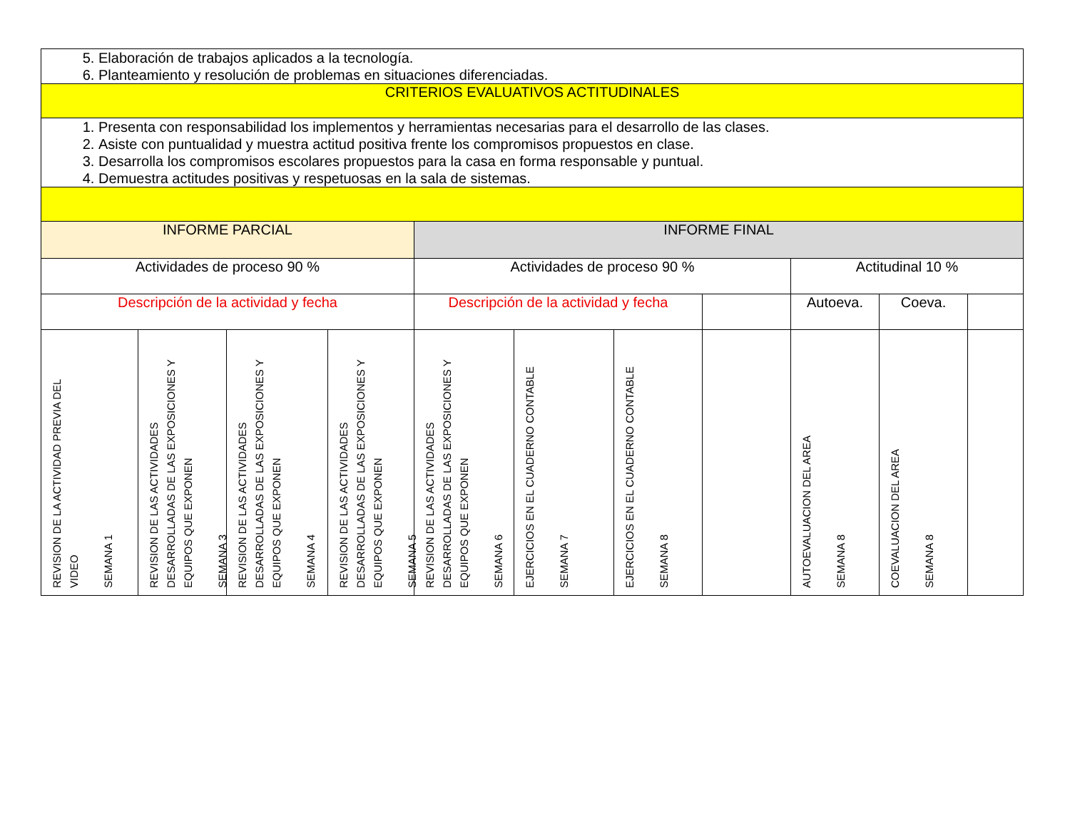| 5. Elaboración de trabajos aplicados a la tecnología. 6. Planteamiento y resolución de problemas en situaciones diferenciadas. | | | | | | | | | | |
| CRITERIOS EVALUATIVOS ACTITUDINALES | | | | | | | | | | |
| 1. Presenta con responsabilidad los implementos y herramientas necesarias para el desarrollo de las clases. 2. Asiste con puntualidad y muestra actitud positiva frente los compromisos propuestos en clase. 3. Desarrolla los compromisos escolares propuestos para la casa en forma responsable y puntual. 4. Demuestra actitudes positivas y respetuosas en la sala de sistemas. | | | | | | | | | | |
| INFORME PARCIAL | | | | INFORME FINAL | | | | | | |
| Actividades de proceso 90 % | | | | Actividades de proceso 90 % | | | | Actitudinal 10 % | | |
| Descripción de la actividad y fecha | | | | Descripción de la actividad y fecha | | | | Autoeva. | Coeva. | |
| REVISION DE LA ACTIVIDAD PREVIA DEL VIDEO SEMANA 1 | REVISION DE LAS ACTIVIDADES DESARROLLADAS DE LAS EXPOSICIONES Y EQUIPOS QUE EXPONEN SEMANA 3 | REVISION DE LAS ACTIVIDADES DESARROLLADAS DE LAS EXPOSICIONES Y EQUIPOS QUE EXPONEN SEMANA 4 | REVISION DE LAS ACTIVIDADES DESARROLLADAS DE LAS EXPOSICIONES Y EQUIPOS QUE EXPONEN SEMANA 5 | REVISION DE LAS ACTIVIDADES DESARROLLADAS DE LAS EXPOSICIONES Y EQUIPOS QUE EXPONEN SEMANA 6 | EJERCICIOS EN EL CUADERNO CONTABLE SEMANA 7 | EJERCICIOS EN EL CUADERNO CONTABLE SEMANA 8 | | AUTOEVALUACION DEL AREA SEMANA 8 | COEVALUACION DEL AREA SEMANA 8 | |